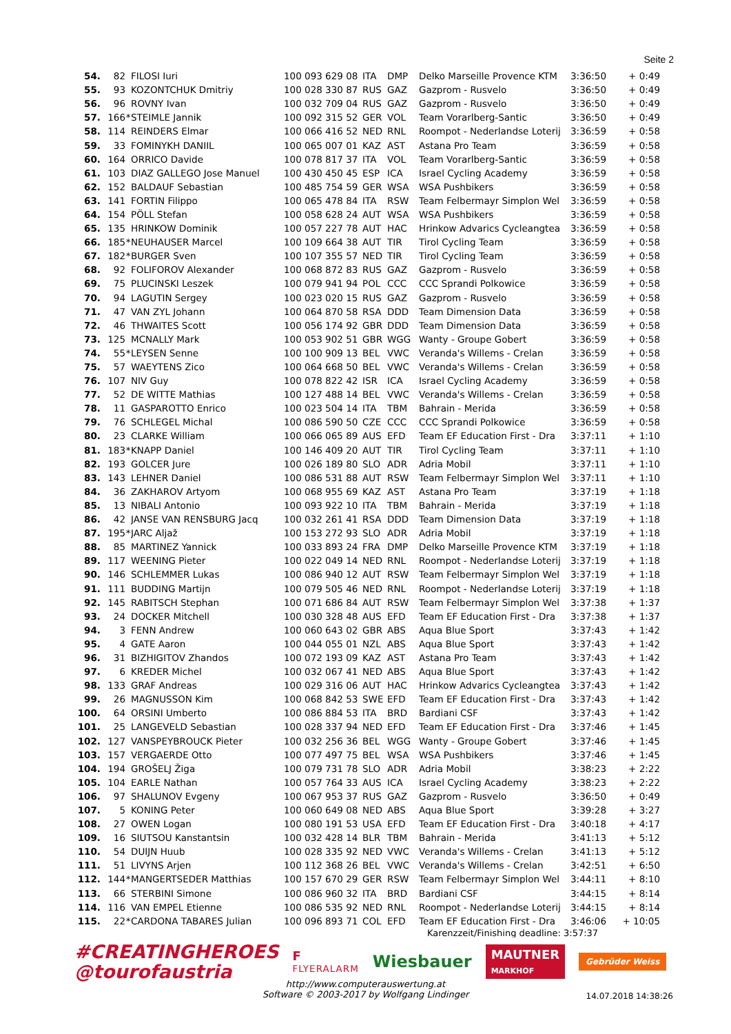Seite 2
| 54. | 82 | | FILOSI Iuri | 100 093 629 08 | ITA | DMP | Delko Marseille Provence KTM | 3:36:50 | + 0:49 |
| 55. | 93 | | KOZONTCHUK Dmitriy | 100 028 330 87 | RUS | GAZ | Gazprom - Rusvelo | 3:36:50 | + 0:49 |
| 56. | 96 | | ROVNY Ivan | 100 032 709 04 | RUS | GAZ | Gazprom - Rusvelo | 3:36:50 | + 0:49 |
| 57. | 166 | * | STEIMLE Jannik | 100 092 315 52 | GER | VOL | Team Vorarlberg-Santic | 3:36:50 | + 0:49 |
| 58. | 114 | | REINDERS Elmar | 100 066 416 52 | NED | RNL | Roompot - Nederlandse Loterij | 3:36:59 | + 0:58 |
| 59. | 33 | | FOMINYKH DANIIL | 100 065 007 01 | KAZ | AST | Astana Pro Team | 3:36:59 | + 0:58 |
| 60. | 164 | | ORRICO Davide | 100 078 817 37 | ITA | VOL | Team Vorarlberg-Santic | 3:36:59 | + 0:58 |
| 61. | 103 | | DIAZ GALLEGO Jose Manuel | 100 430 450 45 | ESP | ICA | Israel Cycling Academy | 3:36:59 | + 0:58 |
| 62. | 152 | | BALDAUF Sebastian | 100 485 754 59 | GER | WSA | WSA Pushbikers | 3:36:59 | + 0:58 |
| 63. | 141 | | FORTIN Filippo | 100 065 478 84 | ITA | RSW | Team Felbermayr Simplon Wel | 3:36:59 | + 0:58 |
| 64. | 154 | | PÖLL Stefan | 100 058 628 24 | AUT | WSA | WSA Pushbikers | 3:36:59 | + 0:58 |
| 65. | 135 | | HRINKOW Dominik | 100 057 227 78 | AUT | HAC | Hrinkow Advarics Cycleangtea | 3:36:59 | + 0:58 |
| 66. | 185 | * | NEUHAUSER Marcel | 100 109 664 38 | AUT | TIR | Tirol Cycling Team | 3:36:59 | + 0:58 |
| 67. | 182 | * | BURGER Sven | 100 107 355 57 | NED | TIR | Tirol Cycling Team | 3:36:59 | + 0:58 |
| 68. | 92 | | FOLIFOROV Alexander | 100 068 872 83 | RUS | GAZ | Gazprom - Rusvelo | 3:36:59 | + 0:58 |
| 69. | 75 | | PLUCINSKI Leszek | 100 079 941 94 | POL | CCC | CCC Sprandi Polkowice | 3:36:59 | + 0:58 |
| 70. | 94 | | LAGUTIN Sergey | 100 023 020 15 | RUS | GAZ | Gazprom - Rusvelo | 3:36:59 | + 0:58 |
| 71. | 47 | | VAN ZYL Johann | 100 064 870 58 | RSA | DDD | Team Dimension Data | 3:36:59 | + 0:58 |
| 72. | 46 | | THWAITES Scott | 100 056 174 92 | GBR | DDD | Team Dimension Data | 3:36:59 | + 0:58 |
| 73. | 125 | | MCNALLY Mark | 100 053 902 51 | GBR | WGG | Wanty - Groupe Gobert | 3:36:59 | + 0:58 |
| 74. | 55 | * | LEYSEN Senne | 100 100 909 13 | BEL | VWC | Veranda's Willems - Crelan | 3:36:59 | + 0:58 |
| 75. | 57 | | WAEYTENS Zico | 100 064 668 50 | BEL | VWC | Veranda's Willems - Crelan | 3:36:59 | + 0:58 |
| 76. | 107 | | NIV Guy | 100 078 822 42 | ISR | ICA | Israel Cycling Academy | 3:36:59 | + 0:58 |
| 77. | 52 | | DE WITTE Mathias | 100 127 488 14 | BEL | VWC | Veranda's Willems - Crelan | 3:36:59 | + 0:58 |
| 78. | 11 | | GASPAROTTO Enrico | 100 023 504 14 | ITA | TBM | Bahrain - Merida | 3:36:59 | + 0:58 |
| 79. | 76 | | SCHLEGEL Michal | 100 086 590 50 | CZE | CCC | CCC Sprandi Polkowice | 3:36:59 | + 0:58 |
| 80. | 23 | | CLARKE William | 100 066 065 89 | AUS | EFD | Team EF Education First - Dra | 3:37:11 | + 1:10 |
| 81. | 183 | * | KNAPP Daniel | 100 146 409 20 | AUT | TIR | Tirol Cycling Team | 3:37:11 | + 1:10 |
| 82. | 193 | | GOLCER Jure | 100 026 189 80 | SLO | ADR | Adria Mobil | 3:37:11 | + 1:10 |
| 83. | 143 | | LEHNER Daniel | 100 086 531 88 | AUT | RSW | Team Felbermayr Simplon Wel | 3:37:11 | + 1:10 |
| 84. | 36 | | ZAKHAROV Artyom | 100 068 955 69 | KAZ | AST | Astana Pro Team | 3:37:19 | + 1:18 |
| 85. | 13 | | NIBALI Antonio | 100 093 922 10 | ITA | TBM | Bahrain - Merida | 3:37:19 | + 1:18 |
| 86. | 42 | | JANSE VAN RENSBURG Jacq | 100 032 261 41 | RSA | DDD | Team Dimension Data | 3:37:19 | + 1:18 |
| 87. | 195 | * | JARC Aljaž | 100 153 272 93 | SLO | ADR | Adria Mobil | 3:37:19 | + 1:18 |
| 88. | 85 | | MARTINEZ Yannick | 100 033 893 24 | FRA | DMP | Delko Marseille Provence KTM | 3:37:19 | + 1:18 |
| 89. | 117 | | WEENING Pieter | 100 022 049 14 | NED | RNL | Roompot - Nederlandse Loterij | 3:37:19 | + 1:18 |
| 90. | 146 | | SCHLEMMER Lukas | 100 086 940 12 | AUT | RSW | Team Felbermayr Simplon Wel | 3:37:19 | + 1:18 |
| 91. | 111 | | BUDDING Martijn | 100 079 505 46 | NED | RNL | Roompot - Nederlandse Loterij | 3:37:19 | + 1:18 |
| 92. | 145 | | RABITSCH Stephan | 100 071 686 84 | AUT | RSW | Team Felbermayr Simplon Wel | 3:37:38 | + 1:37 |
| 93. | 24 | | DOCKER Mitchell | 100 030 328 48 | AUS | EFD | Team EF Education First - Dra | 3:37:38 | + 1:37 |
| 94. | 3 | | FENN Andrew | 100 060 643 02 | GBR | ABS | Aqua Blue Sport | 3:37:43 | + 1:42 |
| 95. | 4 | | GATE Aaron | 100 044 055 01 | NZL | ABS | Aqua Blue Sport | 3:37:43 | + 1:42 |
| 96. | 31 | | BIZHIGITOV Zhandos | 100 072 193 09 | KAZ | AST | Astana Pro Team | 3:37:43 | + 1:42 |
| 97. | 6 | | KREDER Michel | 100 032 067 41 | NED | ABS | Aqua Blue Sport | 3:37:43 | + 1:42 |
| 98. | 133 | | GRAF Andreas | 100 029 316 06 | AUT | HAC | Hrinkow Advarics Cycleangtea | 3:37:43 | + 1:42 |
| 99. | 26 | | MAGNUSSON Kim | 100 068 842 53 | SWE | EFD | Team EF Education First - Dra | 3:37:43 | + 1:42 |
| 100. | 64 | | ORSINI Umberto | 100 086 884 53 | ITA | BRD | Bardiani CSF | 3:37:43 | + 1:42 |
| 101. | 25 | | LANGEVELD Sebastian | 100 028 337 94 | NED | EFD | Team EF Education First - Dra | 3:37:46 | + 1:45 |
| 102. | 127 | | VANSPEYBROUCK Pieter | 100 032 256 36 | BEL | WGG | Wanty - Groupe Gobert | 3:37:46 | + 1:45 |
| 103. | 157 | | VERGAERDE Otto | 100 077 497 75 | BEL | WSA | WSA Pushbikers | 3:37:46 | + 1:45 |
| 104. | 194 | | GROŠELJ Žiga | 100 079 731 78 | SLO | ADR | Adria Mobil | 3:38:23 | + 2:22 |
| 105. | 104 | | EARLE Nathan | 100 057 764 33 | AUS | ICA | Israel Cycling Academy | 3:38:23 | + 2:22 |
| 106. | 97 | | SHALUNOV Evgeny | 100 067 953 37 | RUS | GAZ | Gazprom - Rusvelo | 3:36:50 | + 0:49 |
| 107. | 5 | | KONING Peter | 100 060 649 08 | NED | ABS | Aqua Blue Sport | 3:39:28 | + 3:27 |
| 108. | 27 | | OWEN Logan | 100 080 191 53 | USA | EFD | Team EF Education First - Dra | 3:40:18 | + 4:17 |
| 109. | 16 | | SIUTSOU Kanstantsin | 100 032 428 14 | BLR | TBM | Bahrain - Merida | 3:41:13 | + 5:12 |
| 110. | 54 | | DUIJN Huub | 100 028 335 92 | NED | VWC | Veranda's Willems - Crelan | 3:41:13 | + 5:12 |
| 111. | 51 | | LIVYNS Arjen | 100 112 368 26 | BEL | VWC | Veranda's Willems - Crelan | 3:42:51 | + 6:50 |
| 112. | 144 | * | MANGERTSEDER Matthias | 100 157 670 29 | GER | RSW | Team Felbermayr Simplon Wel | 3:44:11 | + 8:10 |
| 113. | 66 | | STERBINI Simone | 100 086 960 32 | ITA | BRD | Bardiani CSF | 3:44:15 | + 8:14 |
| 114. | 116 | | VAN EMPEL Etienne | 100 086 535 92 | NED | RNL | Roompot - Nederlandse Loterij | 3:44:15 | + 8:14 |
| 115. | 22 | * | CARDONA TABARES Julian | 100 096 893 71 | COL | EFD | Team EF Education First - Dra | 3:46:06 | + 10:05 |
Karenzzeit/Finishing deadline: 3:57:37
#CREATINGHEROES
@tourofaustria
F
FLYERALARM
Wiesbauer
MAUTNER
MARKHOF
Gebrüder Weiss
http://www.computerauswertung.at
Software © 2003-2017 by Wolfgang Lindinger
14.07.2018 14:38:26